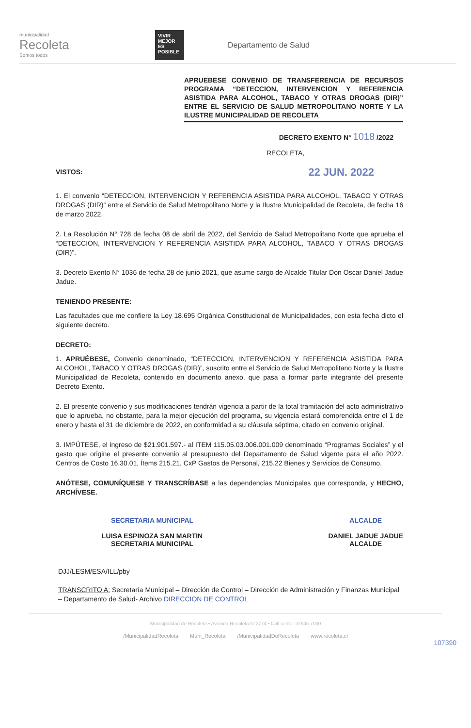municipalidad
Recoleta
Somos todos
VIVIR MEJOR ES POSIBLE
Departamento de Salud
APRUEBESE CONVENIO DE TRANSFERENCIA DE RECURSOS PROGRAMA “DETECCION, INTERVENCION Y REFERENCIA ASISTIDA PARA ALCOHOL, TABACO Y OTRAS DROGAS (DIR)” ENTRE EL SERVICIO DE SALUD METROPOLITANO NORTE Y LA ILUSTRE MUNICIPALIDAD DE RECOLETA
DECRETO EXENTO N° 1018 /2022
RECOLETA,
VISTOS: 22 JUN. 2022
1. El convenio “DETECCION, INTERVENCION Y REFERENCIA ASISTIDA PARA ALCOHOL, TABACO Y OTRAS DROGAS (DIR)” entre el Servicio de Salud Metropolitano Norte y la Ilustre Municipalidad de Recoleta, de fecha 16 de marzo 2022.
2. La Resolución N° 728 de fecha 08 de abril de 2022, del Servicio de Salud Metropolitano Norte que aprueba el “DETECCION, INTERVENCION Y REFERENCIA ASISTIDA PARA ALCOHOL, TABACO Y OTRAS DROGAS (DIR)”.
3. Decreto Exento N° 1036 de fecha 28 de junio 2021, que asume cargo de Alcalde Titular Don Oscar Daniel Jadue Jadue.
TENIENDO PRESENTE:
Las facultades que me confiere la Ley 18.695 Orgánica Constitucional de Municipalidades, con esta fecha dicto el siguiente decreto.
DECRETO:
1. APRUÉBESE, Convenio denominado, “DETECCION, INTERVENCION Y REFERENCIA ASISTIDA PARA ALCOHOL, TABACO Y OTRAS DROGAS (DIR)”, suscrito entre el Servicio de Salud Metropolitano Norte y la Ilustre Municipalidad de Recoleta, contenido en documento anexo, que pasa a formar parte integrante del presente Decreto Exento.
2. El presente convenio y sus modificaciones tendrán vigencia a partir de la total tramitación del acto administrativo que lo aprueba, no obstante, para la mejor ejecución del programa, su vigencia estará comprendida entre el 1 de enero y hasta el 31 de diciembre de 2022, en conformidad a su cláusula séptima, citado en convenio original.
3. IMPÚTESE, el ingreso de $21.901.597.- al ITEM 115.05.03.006.001.009 denominado “Programas Sociales” y el gasto que origine el presente convenio al presupuesto del Departamento de Salud vigente para el año 2022. Centros de Costo 16.30.01, Ítems 215.21, CxP Gastos de Personal, 215.22 Bienes y Servicios de Consumo.
ANÓTESE, COMUNÍQUESE Y TRANSCRÍBASE a las dependencias Municipales que corresponda, y HECHO, ARCHÍVESE.
SECRETARIA MUNICIPAL
LUISA ESPINOZA SAN MARTIN
SECRETARIA MUNICIPAL
ALCALDE
DANIEL JADUE JADUE
ALCALDE
DJJ/LESM/ESA/ILL/pby
TRANSCRITO A: Secretaría Municipal – Dirección de Control – Dirección de Administración y Finanzas Municipal – Departamento de Salud- Archivo DIRECCION DE CONTROL
Municipalidad de Recoleta • Avenida Recoleta N°2774 • Call center 22945 7000
/MunicipalidadRecoleta Muni_Recoleta /MunicipalidadDeRecoleta www.recoleta.cl
107390